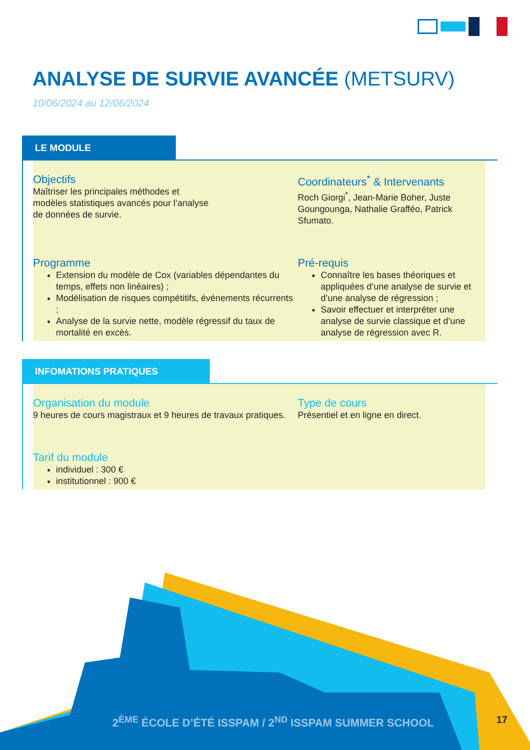ANALYSE DE SURVIE AVANCÉE (METSURV)
10/06/2024 au 12/06/2024
LE MODULE
Objectifs
Maîtriser les principales méthodes et
modèles statistiques avancés pour l’analyse
de données de survie.
Coordinateurs<sup>*</sup> & Intervenants
Roch Giorgi<sup>*</sup>, Jean-Marie Boher, Juste Goungounga, Nathalie Grafféo, Patrick Sfumato.
Programme
Extension du modèle de Cox (variables dépendantes du temps, effets non linéaires) ;
Modélisation de risques compétitifs, événements récurrents ;
Analyse de la survie nette, modèle régressif du taux de mortalité en excès.
Pré-requis
Connaître les bases théoriques et appliquées d’une analyse de survie et d’une analyse de régression ;
Savoir effectuer et interpréter une analyse de survie classique et d’une analyse de régression avec R.
INFOMATIONS PRATIQUES
Organisation du module
9 heures de cours magistraux et 9 heures de travaux pratiques.
Type de cours
Présentiel et en ligne en direct.
Tarif du module
individuel : 300 €
institutionnel : 900 €
2<sup>ÈME</sup> ÉCOLE D’ÉTÉ ISSPAM / 2<sup>ND</sup> ISSPAM SUMMER SCHOOL
17